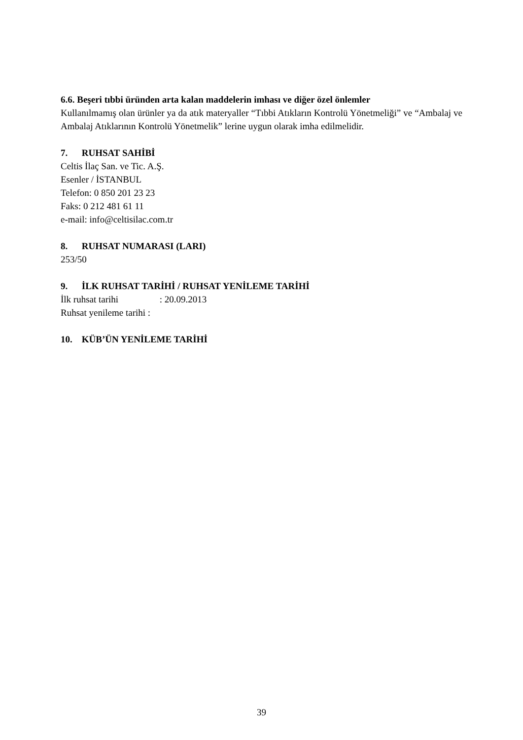6.6. Beşeri tıbbi üründen arta kalan maddelerin imhası ve diğer özel önlemler
Kullanılmamış olan ürünler ya da atık materyaller “Tıbbi Atıkların Kontrolü Yönetmeliği” ve “Ambalaj ve Ambalaj Atıklarının Kontrolü Yönetmelik” lerine uygun olarak imha edilmelidir.
7. RUHSAT SAHİBİ
Celtis İlaç San. ve Tic. A.Ş.
Esenler / İSTANBUL
Telefon: 0 850 201 23 23
Faks: 0 212 481 61 11
e-mail: info@celtisilac.com.tr
8. RUHSAT NUMARASI (LARI)
253/50
9. İLK RUHSAT TARİHİ / RUHSAT YENİLEME TARİHİ
İlk ruhsat tarihi : 20.09.2013
Ruhsat yenileme tarihi :
10. KÜB’ÜN YENİLEME TARİHİ
39